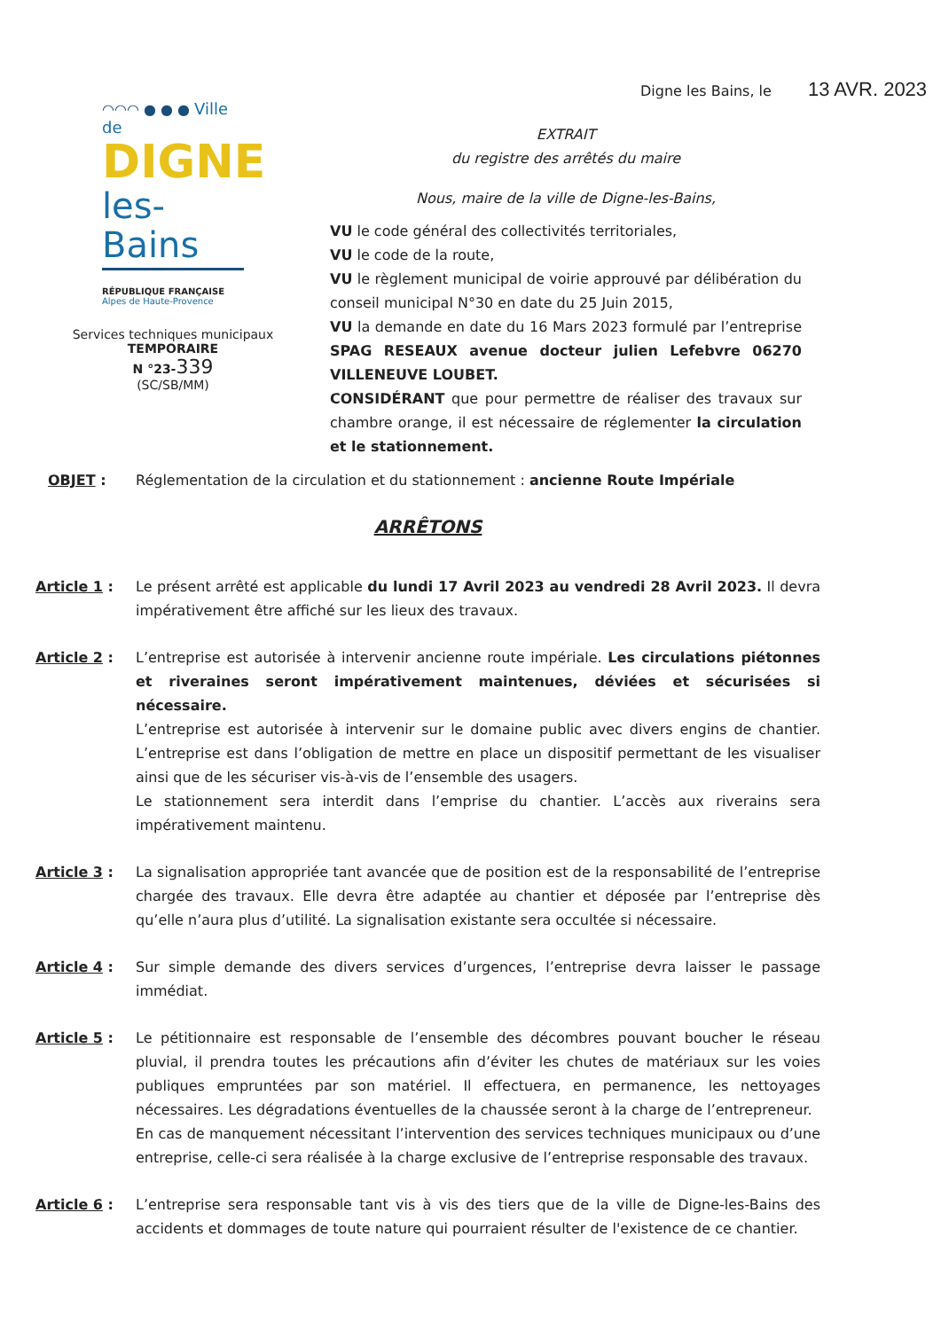Digne les Bains, le 13 AVR. 2023
◠◠◠ ● ● ● Ville de
DIGNE
les-Bains
RÉPUBLIQUE FRANÇAISE
Alpes de Haute-Provence
Services techniques municipaux
TEMPORAIRE
N °23-339
(SC/SB/MM)
EXTRAIT
du registre des arrêtés du maire
Nous, maire de la ville de Digne-les-Bains,
VU le code général des collectivités territoriales,
VU le code de la route,
VU le règlement municipal de voirie approuvé par délibération du conseil municipal N°30 en date du 25 Juin 2015,
VU la demande en date du 16 Mars 2023 formulé par l’entreprise SPAG RESEAUX avenue docteur julien Lefebvre 06270 VILLENEUVE LOUBET.
CONSIDÉRANT que pour permettre de réaliser des travaux sur chambre orange, il est nécessaire de réglementer la circulation et le stationnement.
OBJET : Réglementation de la circulation et du stationnement : ancienne Route Impériale
ARRÊTONS
Article 1 : Le présent arrêté est applicable du lundi 17 Avril 2023 au vendredi 28 Avril 2023. Il devra impérativement être affiché sur les lieux des travaux.
Article 2 : L’entreprise est autorisée à intervenir ancienne route impériale. Les circulations piétonnes et riveraines seront impérativement maintenues, déviées et sécurisées si nécessaire.
L’entreprise est autorisée à intervenir sur le domaine public avec divers engins de chantier. L’entreprise est dans l’obligation de mettre en place un dispositif permettant de les visualiser ainsi que de les sécuriser vis-à-vis de l’ensemble des usagers.
Le stationnement sera interdit dans l’emprise du chantier. L’accès aux riverains sera impérativement maintenu.
Article 3 : La signalisation appropriée tant avancée que de position est de la responsabilité de l’entreprise chargée des travaux. Elle devra être adaptée au chantier et déposée par l’entreprise dès qu’elle n’aura plus d’utilité. La signalisation existante sera occultée si nécessaire.
Article 4 : Sur simple demande des divers services d’urgences, l’entreprise devra laisser le passage immédiat.
Article 5 : Le pétitionnaire est responsable de l’ensemble des décombres pouvant boucher le réseau pluvial, il prendra toutes les précautions afin d’éviter les chutes de matériaux sur les voies publiques empruntées par son matériel. Il effectuera, en permanence, les nettoyages nécessaires. Les dégradations éventuelles de la chaussée seront à la charge de l’entrepreneur.
En cas de manquement nécessitant l’intervention des services techniques municipaux ou d’une entreprise, celle-ci sera réalisée à la charge exclusive de l’entreprise responsable des travaux.
Article 6 : L’entreprise sera responsable tant vis à vis des tiers que de la ville de Digne-les-Bains des accidents et dommages de toute nature qui pourraient résulter de l'existence de ce chantier.